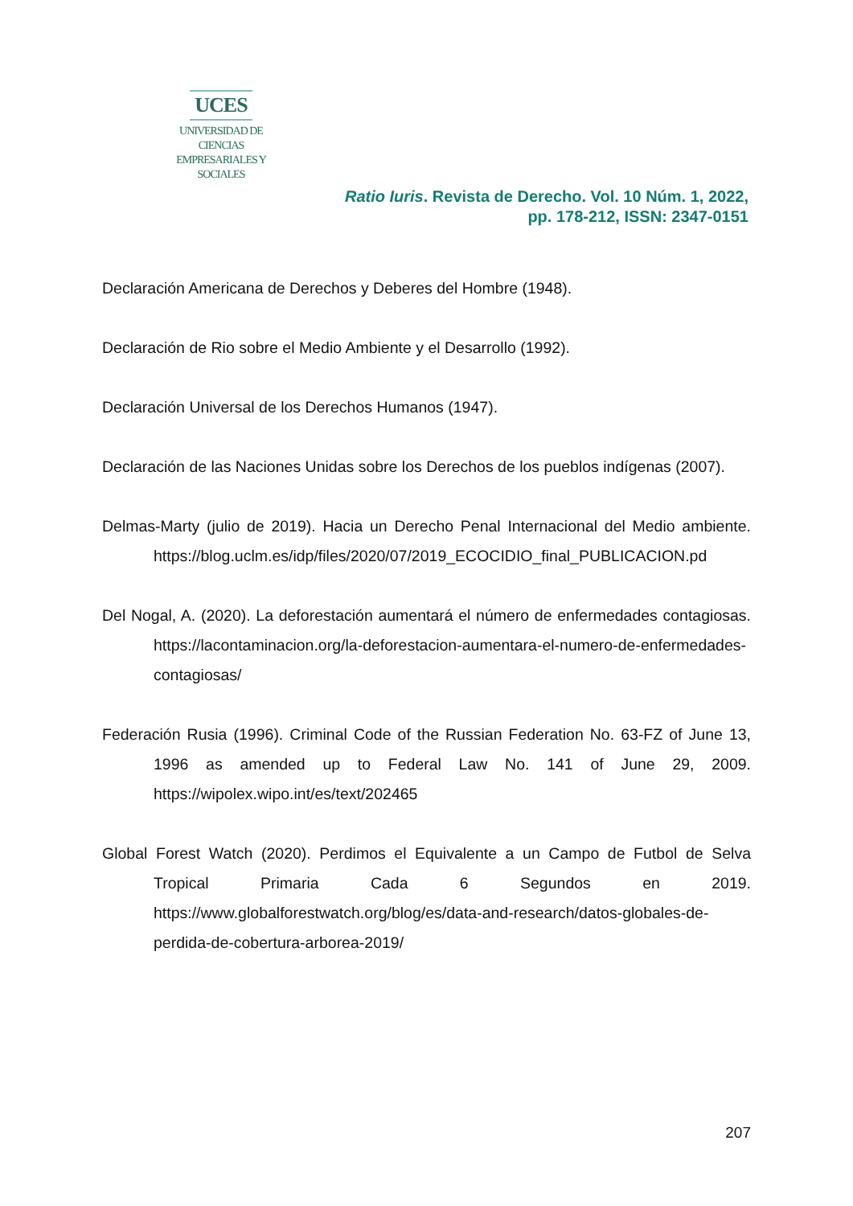UCES
UNIVERSIDAD DE CIENCIAS
EMPRESARIALES Y SOCIALES
Ratio Iuris. Revista de Derecho. Vol. 10 Núm. 1, 2022,
pp. 178-212, ISSN: 2347-0151
Declaración Americana de Derechos y Deberes del Hombre (1948).
Declaración de Rio sobre el Medio Ambiente y el Desarrollo (1992).
Declaración Universal de los Derechos Humanos (1947).
Declaración de las Naciones Unidas sobre los Derechos de los pueblos indígenas (2007).
Delmas-Marty (julio de 2019). Hacia un Derecho Penal Internacional del Medio ambiente. https://blog.uclm.es/idp/files/2020/07/2019_ECOCIDIO_final_PUBLICACION.pd
Del Nogal, A. (2020). La deforestación aumentará el número de enfermedades contagiosas. https://lacontaminacion.org/la-deforestacion-aumentara-el-numero-de-enfermedades-contagiosas/
Federación Rusia (1996). Criminal Code of the Russian Federation No. 63-FZ of June 13, 1996 as amended up to Federal Law No. 141 of June 29, 2009. https://wipolex.wipo.int/es/text/202465
Global Forest Watch (2020). Perdimos el Equivalente a un Campo de Futbol de Selva Tropical Primaria Cada 6 Segundos en 2019. https://www.globalforestwatch.org/blog/es/data-and-research/datos-globales-de-perdida-de-cobertura-arborea-2019/
207